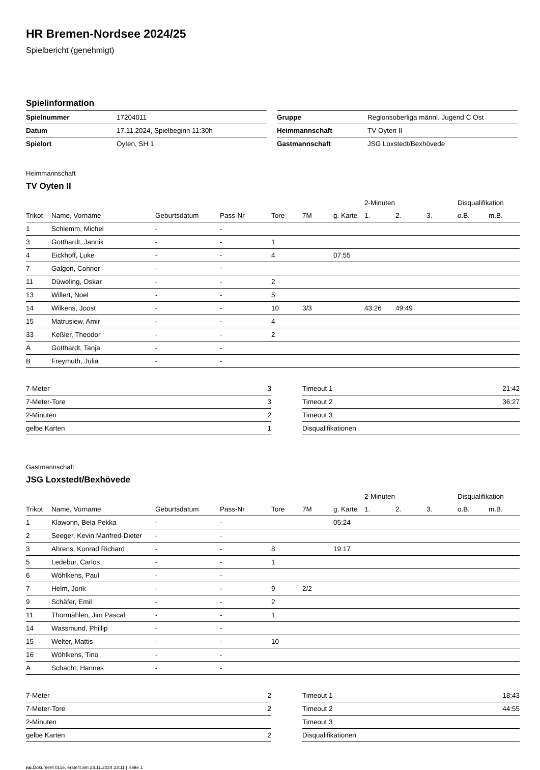HR Bremen-Nordsee 2024/25
Spielbericht (genehmigt)
Spielinformation
| Spielnummer | 17204011 |
| Datum | 17.11.2024, Spielbeginn 11:30h |
| Spielort | Oyten, SH 1 |
| Gruppe | Regionsoberliga männl. Jugend C Ost |
| Heimmannschaft | TV Oyten II |
| Gastmannschaft | JSG Loxstedt/Bexhövede |
Heimmannschaft
TV Oyten II
| | | | | | | | 2-Minuten | | | Disqualifikation | |
| --- | --- | --- | --- | --- | --- | --- | --- | --- | --- | --- | --- |
| Trikot | Name, Vorname | Geburtsdatum | Pass-Nr | Tore | 7M | g. Karte | 1. | 2. | 3. | o.B. | m.B. |
| 1 | Schlemm, Michel | - | - | | | | | | | | |
| 3 | Gotthardt, Jannik | - | - | 1 | | | | | | | |
| 4 | Eickhoff, Luke | - | - | 4 | | 07:55 | | | | | |
| 7 | Galgon, Connor | - | - | | | | | | | | |
| 11 | Düweling, Oskar | - | - | 2 | | | | | | | |
| 13 | Willert, Noel | - | - | 5 | | | | | | | |
| 14 | Wilkens, Joost | - | - | 10 | 3/3 | | 43:26 | 49:49 | | | |
| 15 | Matrusiew, Amir | - | - | 4 | | | | | | | |
| 33 | Keßler, Theodor | - | - | 2 | | | | | | | |
| A | Gotthardt, Tanja | - | - | | | | | | | | |
| B | Freymuth, Julia | - | - | | | | | | | | |
| 7-Meter | 3 |
| 7-Meter-Tore | 3 |
| 2-Minuten | 2 |
| gelbe Karten | 1 |
| Timeout 1 | 21:42 |
| Timeout 2 | 36:27 |
| Timeout 3 | |
| Disqualifikationen | |
Gastmannschaft
JSG Loxstedt/Bexhövede
| | | | | | | | 2-Minuten | | | Disqualifikation | |
| --- | --- | --- | --- | --- | --- | --- | --- | --- | --- | --- | --- |
| Trikot | Name, Vorname | Geburtsdatum | Pass-Nr | Tore | 7M | g. Karte | 1. | 2. | 3. | o.B. | m.B. |
| 1 | Klawonn, Bela Pekka | - | - | | | 05:24 | | | | | |
| 2 | Seeger, Kevin Manfred-Dieter | - | - | | | | | | | | |
| 3 | Ahrens, Konrad Richard | - | - | 8 | | 19:17 | | | | | |
| 5 | Ledebur, Carlos | - | - | 1 | | | | | | | |
| 6 | Wöhlkens, Paul | - | - | | | | | | | | |
| 7 | Helm, Jorik | - | - | 9 | 2/2 | | | | | | |
| 9 | Schäfer, Emil | - | - | 2 | | | | | | | |
| 11 | Thormählen, Jim Pascal | - | - | 1 | | | | | | | |
| 14 | Wassmund, Phillip | - | - | | | | | | | | |
| 15 | Welter, Mattis | - | - | 10 | | | | | | | |
| 16 | Wöhlkens, Tino | - | - | | | | | | | | |
| A | Schacht, Hannes | - | - | | | | | | | | |
| 7-Meter | 2 |
| 7-Meter-Tore | 2 |
| 2-Minuten | |
| gelbe Karten | 2 |
| Timeout 1 | 18:43 |
| Timeout 2 | 44:55 |
| Timeout 3 | |
| Disqualifikationen | |
nu.Dokument 011e, erstellt am 23.11.2024 23:11 | Seite 1